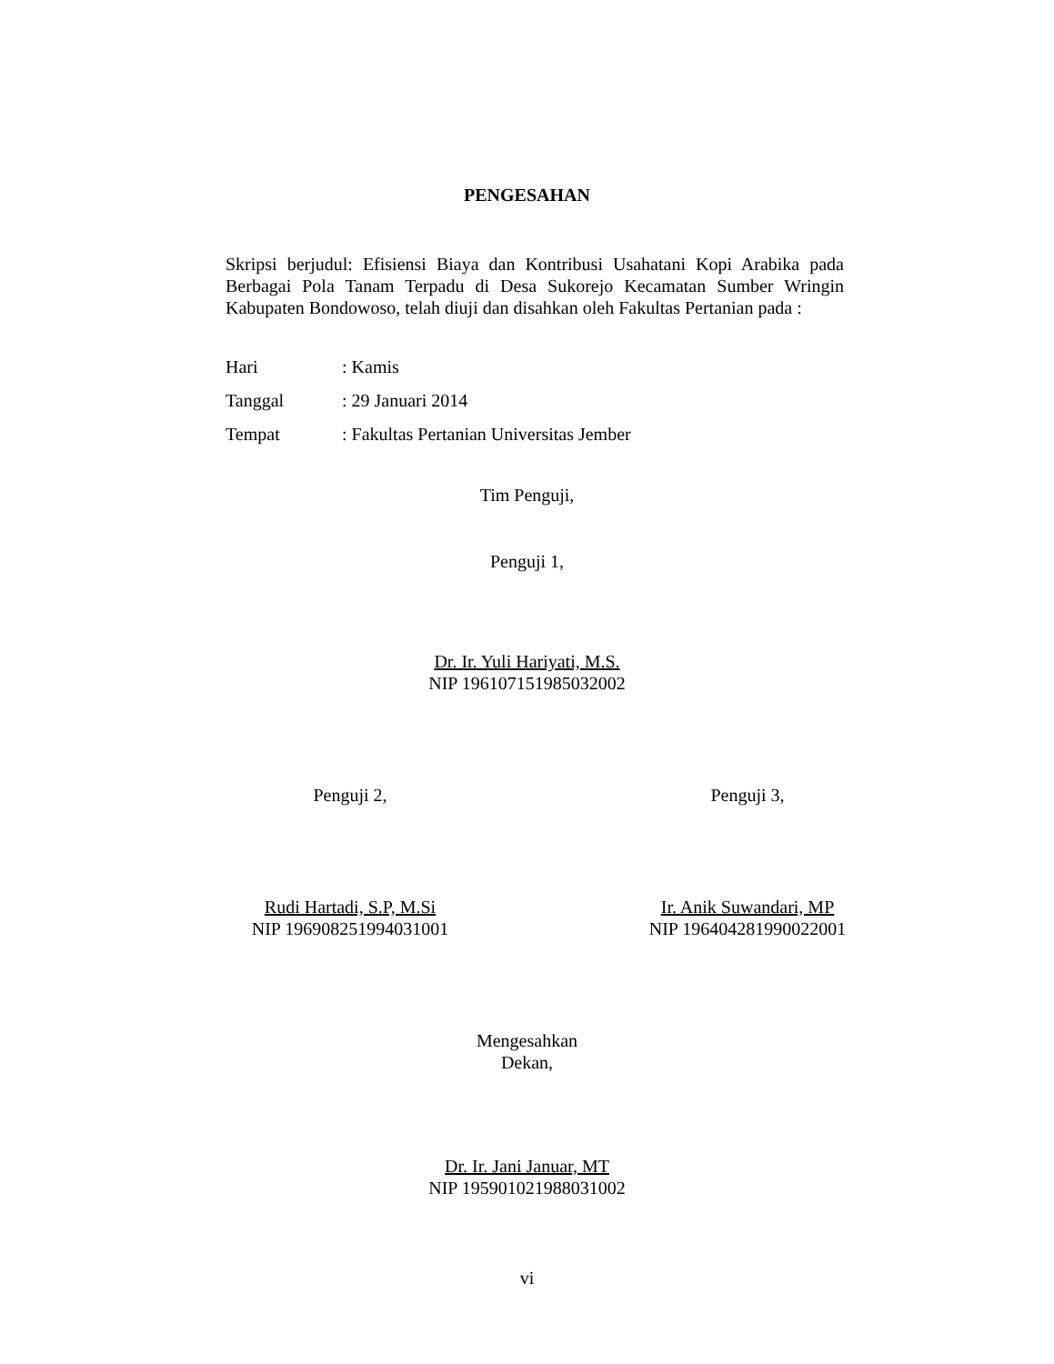PENGESAHAN
Skripsi berjudul: Efisiensi Biaya dan Kontribusi Usahatani Kopi Arabika pada Berbagai Pola Tanam Terpadu di Desa Sukorejo Kecamatan Sumber Wringin Kabupaten Bondowoso, telah diuji dan disahkan oleh Fakultas Pertanian pada :
Hari: Kamis
Tanggal: 29 Januari 2014
Tempat: Fakultas Pertanian Universitas Jember
Tim Penguji,
Penguji 1,
Dr. Ir. Yuli Hariyati, M.S.
NIP 196107151985032002
Penguji 2, Penguji 3,
Rudi Hartadi, S.P, M.Si
NIP 196908251994031001
Ir. Anik Suwandari, MP
NIP 196404281990022001
Mengesahkan
Dekan,
Dr. Ir. Jani Januar, MT
NIP 195901021988031002
vi